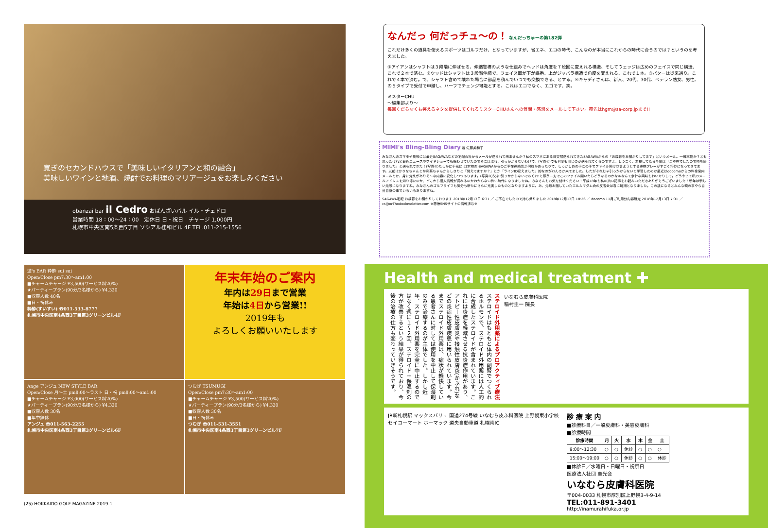寛ぎのセカンドハウスで「美味しいイタリアンと和の融合」
美味しいワインと地酒、焼酎でお料理のマリアージュをお楽しみください
obanzai bar il Cedro おばんざいバル イル・チェドロ
営業時間 18：00〜24：00　定休日 日・祝日　チャージ 1,000円
札幌市中央区南5条西5丁目 ソシアル桂和ビル 4F TEL.011-215-1556
なんだっ 何だっチュ〜の！ なんだっちゅーの第182弾
これだけ多くの道具を使えるスポーツはゴルフだけ、となっていますが、省エネ、エコの時代、こんなのが本当にこれからの時代に合うのでは？というのを考えました。
①アイアンはシャフトは３段階に伸ばせる、伸縮警棒のような仕組みでヘッドは角度を７段回に変えれる構造、そしてウェッジは広めのフェイスで同じ構造、これで２本で済む。②ウッドはシャフトは３段階伸縮で、フェイス面が下が蝶番、上がジャバラ構造で角度を変えれる、これで１本。③パターは従来通り。これで４本で済む。で、シャフト含めて壊れた場合に部品を積んでいつでも交換できる、とする。④キャディさんは、新人、20代、30代、ベテラン熟女、男性、の５タイプで受付で申請し、ハーフでチェンジ可能とする、これはエコでなく、エゴです、笑。
ミスターCHU
〜編集部より〜
毎回くだらなくも笑えるネタを提供してくれるミスターCHUさんへの質問・感想をメールして下さい。宛先はhgm@sa-corp.jpまで!!
MIMI's Bling-Bling Diary 著 佐藤美和子
みなさんのスマホや携帯には最近SAGAWAなどの宅配会社からメールが送られて来ませんか？私のスマホにある日突然送られてきたSAGAWAからの「お歳暮をお預かりしてます」というメール。一瞬本物か？とも思ったけれど最近ニュースやワイドショーでも賑わせていたのでそこはほれ、引っかからないわけで。(写真①)でも何度も同じのが送られてくるのですよ。しつこく。無視してたら今度は「ご不在でしたので持ち帰りました」と送られてきた！(写真②)たしかに手元には(本物の)SAGAWAからのご不在連絡票が何枚かあったりで、しっかしあの手この手でファイル開けさせようとする連携プレーがすごく巧妙になってきてます。以前はかりなちゃんとか彩華ちゃんからしきりと「覚えてますか？」とか「ラインID変えました」的なのがわんさか来てました。したがそれじゃ引っかからないと学習したのか最近はdocomoからの料金案内メールとか、身に覚えがありそ〜な内容に変化しつつあります。(写真③)父よ!引っかからないでおくれ!と願う一方でこのファイル開いたらどうなるのかなぁなんて余計な興味もわいたりして。どうやって私のメールアドレスを知り得たのか、どこから個人情報が漏れるのかわからない怖い時代になりましたね。みなさんもお気を付けください！平成18年も私の拙い記事をお読みいただきありがとうございました！新年は新しい元号になりますね。みなさんのゴルフライフも気分も新たにさらに充実したものとなりますように。あ、先月お話していたエルムマダム会の反省会は春に延期となりました。この歳になるとみんな親の事やら自分自身の事でいろいろありますね。
SAGAWA宅配 お歳暮をお預かりしております 2018年12月13日 6:31 ／ ご不在でしたので持ち帰りました 2018年12月13日 18:26 ／ docomo 11月ご利用分内容確定 2018年12月13日 7:31 ／ cs@orThodoxloveletter.com ※悪徳SNSサイトの情報求む※
遊's BAR 粋酔 sui sui
Open/Close pm7:30〜am1:00
■チャームチャージ ¥3,500(サービス料20%)
★パーティープラン(90分/3名様から) ¥4,320
■収容人数 40名
■日・祝休み
粋酔(すいすい) ☎011-533-8777
札幌市中央区南4条西3丁目第3グリーンビル4F
年末年始のご案内
年内は29日まで営業
年始は4日から営業!!
2019年も
よろしくお願いいたします
Ange アンジュ NEW STYLE BAR
Open/Close 月〜土 pm8:00〜ラスト 日・祝 pm8:00〜am1:00
■チャームチャージ ¥3,000(サービス料20%)
★パーティープラン(90分/3名様から) ¥4,320
■収容人数 30名
■年中無休
アンジュ ☎011-563-2255
札幌市中央区南4条西3丁目第3グリーンビル6F
つむぎ TSUMUGI
Open/Close pm7:30〜am1:00
■チャームチャージ ¥3,500(サービス料20%)
★パーティープラン(90分/3名様から) ¥4,320
■収容人数 30名
■日・祝休み
つむぎ ☎011-531-3551
札幌市中央区南4条西3丁目第3グリーンビル7F
Health and medical treatment ✚
ステロイド外用薬によるプロアクティブ療法　ステロイドはもともと体内の副腎でつくられるホルモンで、ステロイド外用薬には人工的に合成したステロイドが含まれています。これには炎症を軽減させる抗炎症作用があり、アトピー性皮膚炎や接触性皮膚炎(かぶれ)などの炎症性皮膚疾患に用いられています。今までステロイド外用薬は、症状が軽快している患者さんに対しては使用を中止して保湿剤のみで治療するのが主体でした。しかし近年、ステロイド外用薬を完全に中止するのではなく週に１〜２回、ステロイド＋保湿剤の方が改善するという結果が得られており、今後の治療の仕方も変わっていきそうです。
いなむら皮膚科医院
稲村圭一 院長
JR新札幌駅 マックスバリュ 国道274号線 いなむら皮ふ科医院 上野幌東小学校 セイコーマート ホーマック 道央自動車道 札幌南IC
診 療 案 内
■診療科目／一般皮膚科・美容皮膚科
■診療時間
| 診療時間 | 月 | 火 | 水 | 木 | 金 | 土 |
| --- | --- | --- | --- | --- | --- | --- |
| 9:00〜12:30 | ○ | ○ | 休診 | ○ | ○ | ○ |
| 15:00〜19:00 | ○ | ○ | 休診 | ○ | ○ | 休診 |
■休診日／水曜日・日曜日・祝祭日
医療法人社団 圭光会
いなむら皮膚科医院
〒004-0033 札幌市厚別区上野幌3-4-9-14
TEL:011-891-3401
http://inamurahifuka.or.jp
(25) HOKKAIDO GOLF MAGAZINE 2019.1